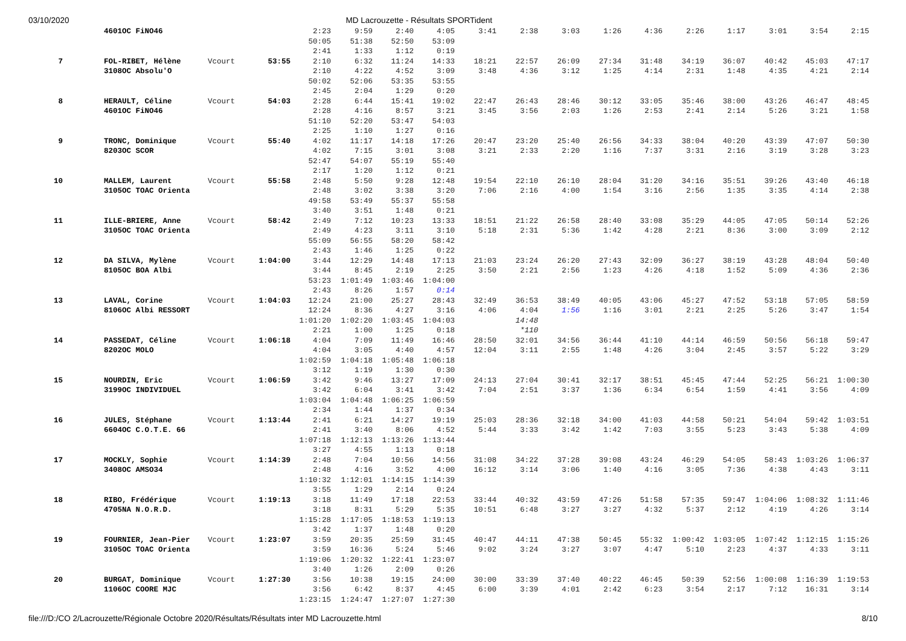03/10/2020 MD Lacrouzette - Résultats SPORTident
| | 4601OC FiNO46 | | | 2:23 | 9:59 | 2:40 | 4:05 | 3:41 | 2:38 | 3:03 | 1:26 | 4:36 | 2:26 | 1:17 | 3:01 | 3:54 | 2:15 |
| | | | | 50:05 | 51:38 | 52:50 | 53:09 | | | | | | | | | | |
| | | | | 2:41 | 1:33 | 1:12 | 0:19 | | | | | | | | | | |
| 7 | FOL-RIBET, Hélène | Vcourt | 53:55 | 2:10 | 6:32 | 11:24 | 14:33 | 18:21 | 22:57 | 26:09 | 27:34 | 31:48 | 34:19 | 36:07 | 40:42 | 45:03 | 47:17 |
| | 3108OC Absolu'O | | | 2:10 | 4:22 | 4:52 | 3:09 | 3:48 | 4:36 | 3:12 | 1:25 | 4:14 | 2:31 | 1:48 | 4:35 | 4:21 | 2:14 |
| | | | | 50:02 | 52:06 | 53:35 | 53:55 | | | | | | | | | | |
| | | | | 2:45 | 2:04 | 1:29 | 0:20 | | | | | | | | | | |
| 8 | HERAULT, Céline | Vcourt | 54:03 | 2:28 | 6:44 | 15:41 | 19:02 | 22:47 | 26:43 | 28:46 | 30:12 | 33:05 | 35:46 | 38:00 | 43:26 | 46:47 | 48:45 |
| | 4601OC FiNO46 | | | 2:28 | 4:16 | 8:57 | 3:21 | 3:45 | 3:56 | 2:03 | 1:26 | 2:53 | 2:41 | 2:14 | 5:26 | 3:21 | 1:58 |
| | | | | 51:10 | 52:20 | 53:47 | 54:03 | | | | | | | | | | |
| | | | | 2:25 | 1:10 | 1:27 | 0:16 | | | | | | | | | | |
| 9 | TRONC, Dominique | Vcourt | 55:40 | 4:02 | 11:17 | 14:18 | 17:26 | 20:47 | 23:20 | 25:40 | 26:56 | 34:33 | 38:04 | 40:20 | 43:39 | 47:07 | 50:30 |
| | 8203OC SCOR | | | 4:02 | 7:15 | 3:01 | 3:08 | 3:21 | 2:33 | 2:20 | 1:16 | 7:37 | 3:31 | 2:16 | 3:19 | 3:28 | 3:23 |
| | | | | 52:47 | 54:07 | 55:19 | 55:40 | | | | | | | | | | |
| | | | | 2:17 | 1:20 | 1:12 | 0:21 | | | | | | | | | | |
| 10 | MALLEM, Laurent | Vcourt | 55:58 | 2:48 | 5:50 | 9:28 | 12:48 | 19:54 | 22:10 | 26:10 | 28:04 | 31:20 | 34:16 | 35:51 | 39:26 | 43:40 | 46:18 |
| | 3105OC TOAC Orienta | | | 2:48 | 3:02 | 3:38 | 3:20 | 7:06 | 2:16 | 4:00 | 1:54 | 3:16 | 2:56 | 1:35 | 3:35 | 4:14 | 2:38 |
| | | | | 49:58 | 53:49 | 55:37 | 55:58 | | | | | | | | | | |
| | | | | 3:40 | 3:51 | 1:48 | 0:21 | | | | | | | | | | |
| 11 | ILLE-BRIERE, Anne | Vcourt | 58:42 | 2:49 | 7:12 | 10:23 | 13:33 | 18:51 | 21:22 | 26:58 | 28:40 | 33:08 | 35:29 | 44:05 | 47:05 | 50:14 | 52:26 |
| | 3105OC TOAC Orienta | | | 2:49 | 4:23 | 3:11 | 3:10 | 5:18 | 2:31 | 5:36 | 1:42 | 4:28 | 2:21 | 8:36 | 3:00 | 3:09 | 2:12 |
| | | | | 55:09 | 56:55 | 58:20 | 58:42 | | | | | | | | | | |
| | | | | 2:43 | 1:46 | 1:25 | 0:22 | | | | | | | | | | |
| 12 | DA SILVA, Mylène | Vcourt | 1:04:00 | 3:44 | 12:29 | 14:48 | 17:13 | 21:03 | 23:24 | 26:20 | 27:43 | 32:09 | 36:27 | 38:19 | 43:28 | 48:04 | 50:40 |
| | 8105OC BOA Albi | | | 3:44 | 8:45 | 2:19 | 2:25 | 3:50 | 2:21 | 2:56 | 1:23 | 4:26 | 4:18 | 1:52 | 5:09 | 4:36 | 2:36 |
| | | | | 53:23 | 1:01:49 | 1:03:46 | 1:04:00 | | | | | | | | | | |
| | | | | 2:43 | 8:26 | 1:57 | 0:14 | | | | | | | | | | |
| 13 | LAVAL, Corine | Vcourt | 1:04:03 | 12:24 | 21:00 | 25:27 | 28:43 | 32:49 | 36:53 | 38:49 | 40:05 | 43:06 | 45:27 | 47:52 | 53:18 | 57:05 | 58:59 |
| | 8106OC Albi RESSORT | | | 12:24 | 8:36 | 4:27 | 3:16 | 4:06 | 4:04 | 1:56 | 1:16 | 3:01 | 2:21 | 2:25 | 5:26 | 3:47 | 1:54 |
| | | | | 1:01:20 | 1:02:20 | 1:03:45 | 1:04:03 | | 14:48 | | | | | | | | |
| | | | | 2:21 | 1:00 | 1:25 | 0:18 | | *110 | | | | | | | | |
| 14 | PASSEDAT, Céline | Vcourt | 1:06:18 | 4:04 | 7:09 | 11:49 | 16:46 | 28:50 | 32:01 | 34:56 | 36:44 | 41:10 | 44:14 | 46:59 | 50:56 | 56:18 | 59:47 |
| | 8202OC MOLO | | | 4:04 | 3:05 | 4:40 | 4:57 | 12:04 | 3:11 | 2:55 | 1:48 | 4:26 | 3:04 | 2:45 | 3:57 | 5:22 | 3:29 |
| | | | | 1:02:59 | 1:04:18 | 1:05:48 | 1:06:18 | | | | | | | | | | |
| | | | | 3:12 | 1:19 | 1:30 | 0:30 | | | | | | | | | | |
| 15 | NOURDIN, Eric | Vcourt | 1:06:59 | 3:42 | 9:46 | 13:27 | 17:09 | 24:13 | 27:04 | 30:41 | 32:17 | 38:51 | 45:45 | 47:44 | 52:25 | 56:21 | 1:00:30 |
| | 3199OC INDIVIDUEL | | | 3:42 | 6:04 | 3:41 | 3:42 | 7:04 | 2:51 | 3:37 | 1:36 | 6:34 | 6:54 | 1:59 | 4:41 | 3:56 | 4:09 |
| | | | | 1:03:04 | 1:04:48 | 1:06:25 | 1:06:59 | | | | | | | | | | |
| | | | | 2:34 | 1:44 | 1:37 | 0:34 | | | | | | | | | | |
| 16 | JULES, Stéphane | Vcourt | 1:13:44 | 2:41 | 6:21 | 14:27 | 19:19 | 25:03 | 28:36 | 32:18 | 34:00 | 41:03 | 44:58 | 50:21 | 54:04 | 59:42 | 1:03:51 |
| | 6604OC C.O.T.E. 66 | | | 2:41 | 3:40 | 8:06 | 4:52 | 5:44 | 3:33 | 3:42 | 1:42 | 7:03 | 3:55 | 5:23 | 3:43 | 5:38 | 4:09 |
| | | | | 1:07:18 | 1:12:13 | 1:13:26 | 1:13:44 | | | | | | | | | | |
| | | | | 3:27 | 4:55 | 1:13 | 0:18 | | | | | | | | | | |
| 17 | MOCKLY, Sophie | Vcourt | 1:14:39 | 2:48 | 7:04 | 10:56 | 14:56 | 31:08 | 34:22 | 37:28 | 39:08 | 43:24 | 46:29 | 54:05 | 58:43 | 1:03:26 | 1:06:37 |
| | 3408OC AMSO34 | | | 2:48 | 4:16 | 3:52 | 4:00 | 16:12 | 3:14 | 3:06 | 1:40 | 4:16 | 3:05 | 7:36 | 4:38 | 4:43 | 3:11 |
| | | | | 1:10:32 | 1:12:01 | 1:14:15 | 1:14:39 | | | | | | | | | | |
| | | | | 3:55 | 1:29 | 2:14 | 0:24 | | | | | | | | | | |
| 18 | RIBO, Frédérique | Vcourt | 1:19:13 | 3:18 | 11:49 | 17:18 | 22:53 | 33:44 | 40:32 | 43:59 | 47:26 | 51:58 | 57:35 | 59:47 | 1:04:06 | 1:08:32 | 1:11:46 |
| | 4705NA N.O.R.D. | | | 3:18 | 8:31 | 5:29 | 5:35 | 10:51 | 6:48 | 3:27 | 3:27 | 4:32 | 5:37 | 2:12 | 4:19 | 4:26 | 3:14 |
| | | | | 1:15:28 | 1:17:05 | 1:18:53 | 1:19:13 | | | | | | | | | | |
| | | | | 3:42 | 1:37 | 1:48 | 0:20 | | | | | | | | | | |
| 19 | FOURNIER, Jean-Pier | Vcourt | 1:23:07 | 3:59 | 20:35 | 25:59 | 31:45 | 40:47 | 44:11 | 47:38 | 50:45 | 55:32 | 1:00:42 | 1:03:05 | 1:07:42 | 1:12:15 | 1:15:26 |
| | 3105OC TOAC Orienta | | | 3:59 | 16:36 | 5:24 | 5:46 | 9:02 | 3:24 | 3:27 | 3:07 | 4:47 | 5:10 | 2:23 | 4:37 | 4:33 | 3:11 |
| | | | | 1:19:06 | 1:20:32 | 1:22:41 | 1:23:07 | | | | | | | | | | |
| | | | | 3:40 | 1:26 | 2:09 | 0:26 | | | | | | | | | | |
| 20 | BURGAT, Dominique | Vcourt | 1:27:30 | 3:56 | 10:38 | 19:15 | 24:00 | 30:00 | 33:39 | 37:40 | 40:22 | 46:45 | 50:39 | 52:56 | 1:00:08 | 1:16:39 | 1:19:53 |
| | 1106OC COORE MJC | | | 3:56 | 6:42 | 8:37 | 4:45 | 6:00 | 3:39 | 4:01 | 2:42 | 6:23 | 3:54 | 2:17 | 7:12 | 16:31 | 3:14 |
| | | | | 1:23:15 | 1:24:47 | 1:27:07 | 1:27:30 | | | | | | | | | | |
file:///D:/CO 2/Lacrouzette/Régionale Octobre 2020/Résultats/Résultats inter MD Lacrouzette.html 8/10